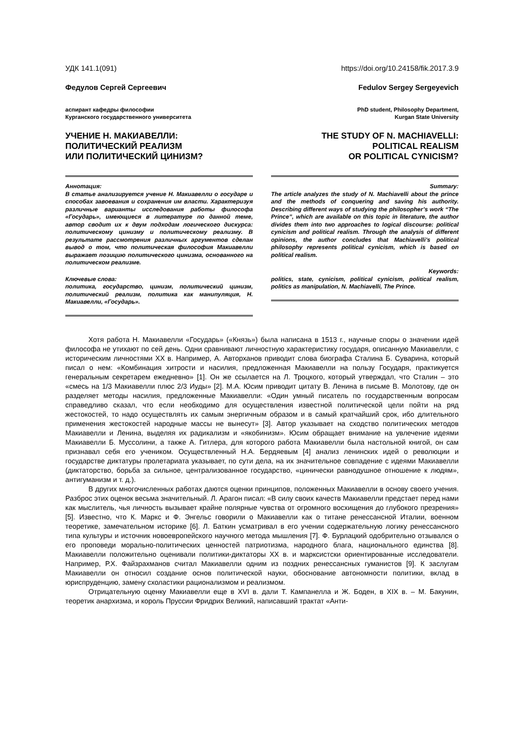УДК 141.1(091) https://doi.org/10.24158/fik.2017.3.9
Федулов Сергей Сергеевич
аспирант кафедры философии
Курганского государственного университета
УЧЕНИЕ Н. МАКИАВЕЛЛИ:
ПОЛИТИЧЕСКИЙ РЕАЛИЗМ
ИЛИ ПОЛИТИЧЕСКИЙ ЦИНИЗМ?
Аннотация:
В статье анализируется учение Н. Макиавелли о государе и способах завоевания и сохранения им власти. Характеризуя различные варианты исследования работы философа «Государь», имеющиеся в литературе по данной теме, автор сводит их к двум подходам логического дискурса: политическому цинизму и политическому реализму. В результате рассмотрения различных аргументов сделан вывод о том, что политическая философия Макиавелли выражает позицию политического цинизма, основанного на политическом реализме.
Ключевые слова:
политика, государство, цинизм, политический цинизм, политический реализм, политика как манипуляция, Н. Макиавелли, «Государь».
Fedulov Sergey Sergeyevich
PhD student, Philosophy Department,
Kurgan State University
THE STUDY OF N. MACHIAVELLI:
POLITICAL REALISM
OR POLITICAL CYNICISM?
Summary:
The article analyzes the study of N. Machiavelli about the prince and the methods of conquering and saving his authority. Describing different ways of studying the philosopher’s work “The Prince”, which are available on this topic in literature, the author divides them into two approaches to logical discourse: political cynicism and political realism. Through the analysis of different opinions, the author concludes that Machiavelli’s political philosophy represents political cynicism, which is based on political realism.
Keywords:
politics, state, cynicism, political cynicism, political realism, politics as manipulation, N. Machiavelli, The Prince.
Хотя работа Н. Макиавелли «Государь» («Князь») была написана в 1513 г., научные споры о значении идей философа не утихают по сей день. Одни сравнивают личностную характеристику государя, описанную Макиавелли, с историческим личностями XX в. Например, А. Авторханов приводит слова биографа Сталина Б. Суварина, который писал о нем: «Комбинация хитрости и насилия, предложенная Макиавелли на пользу Государя, практикуется генеральным секретарем ежедневно» [1]. Он же ссылается на Л. Троцкого, который утверждал, что Сталин – это «смесь на 1/3 Макиавелли плюс 2/3 Иуды» [2]. М.А. Юсим приводит цитату В. Ленина в письме В. Молотову, где он разделяет методы насилия, предложенные Макиавелли: «Один умный писатель по государственным вопросам справедливо сказал, что если необходимо для осуществления известной политической цели пойти на ряд жестокостей, то надо осуществлять их самым энергичным образом и в самый кратчайший срок, ибо длительного применения жестокостей народные массы не вынесут» [3]. Автор указывает на сходство политических методов Макиавелли и Ленина, выделяя их радикализм и «якобинизм». Юсим обращает внимание на увлечение идеями Макиавелли Б. Муссолини, а также А. Гитлера, для которого работа Макиавелли была настольной книгой, он сам признавал себя его учеником. Осуществленный Н.А. Бердяевым [4] анализ ленинских идей о революции и государстве диктатуры пролетариата указывает, по сути дела, на их значительное совпадение с идеями Макиавелли (диктаторство, борьба за сильное, централизованное государство, «цинически равнодушное отношение к людям», антигуманизм и т. д.).
В других многочисленных работах даются оценки принципов, положенных Макиавелли в основу своего учения. Разброс этих оценок весьма значительный. Л. Арагон писал: «В силу своих качеств Макиавелли предстает перед нами как мыслитель, чья личность вызывает крайне полярные чувства от огромного восхищения до глубокого презрения» [5]. Известно, что К. Маркс и Ф. Энгельс говорили о Макиавелли как о титане ренессансной Италии, военном теоретике, замечательном историке [6]. Л. Баткин усматривал в его учении содержательную логику ренессансного типа культуры и источник новоевропейского научного метода мышления [7]. Ф. Бурлацкий одобрительно отзывался о его проповеди морально-политических ценностей патриотизма, народного блага, национального единства [8]. Макиавелли положительно оценивали политики-диктаторы XX в. и марксистски ориентированные исследователи. Например, Р.Х. Файзрахманов считал Макиавелли одним из поздних ренессансных гуманистов [9]. К заслугам Макиавелли он относил создание основ политической науки, обоснование автономности политики, вклад в юриспруденцию, замену схоластики рационализмом и реализмом.
Отрицательную оценку Макиавелли еще в XVI в. дали Т. Кампанелла и Ж. Боден, в XIX в. – М. Бакунин, теоретик анархизма, и король Пруссии Фридрих Великий, написавший трактат «Анти-